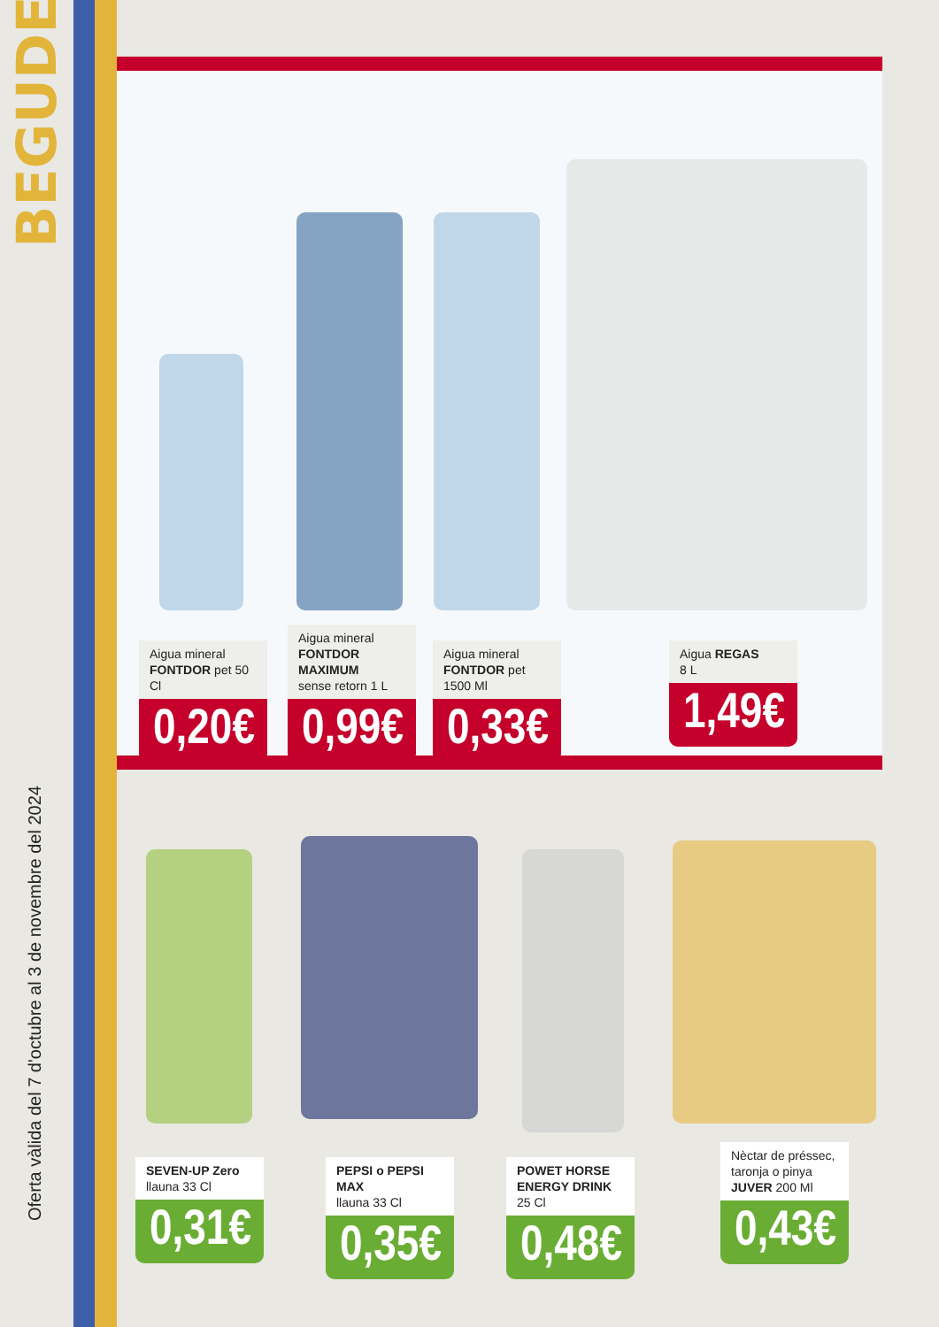BEGUDES
Oferta vàlida del 7 d'octubre al 3 de novembre del 2024
Aigua mineral
FONTDOR pet 50 Cl
0,20€
Aigua mineral
FONTDOR MAXIMUM
sense retorn 1 L
0,99€
Aigua mineral
FONTDOR pet 1500 Ml
0,33€
Aigua REGAS
8 L
1,49€
SEVEN-UP Zero
llauna 33 Cl
0,31€
PEPSI o PEPSI MAX
llauna 33 Cl
0,35€
POWET HORSE
ENERGY DRINK 25 Cl
0,48€
Nèctar de préssec,
taronja o pinya
JUVER 200 Ml
0,43€